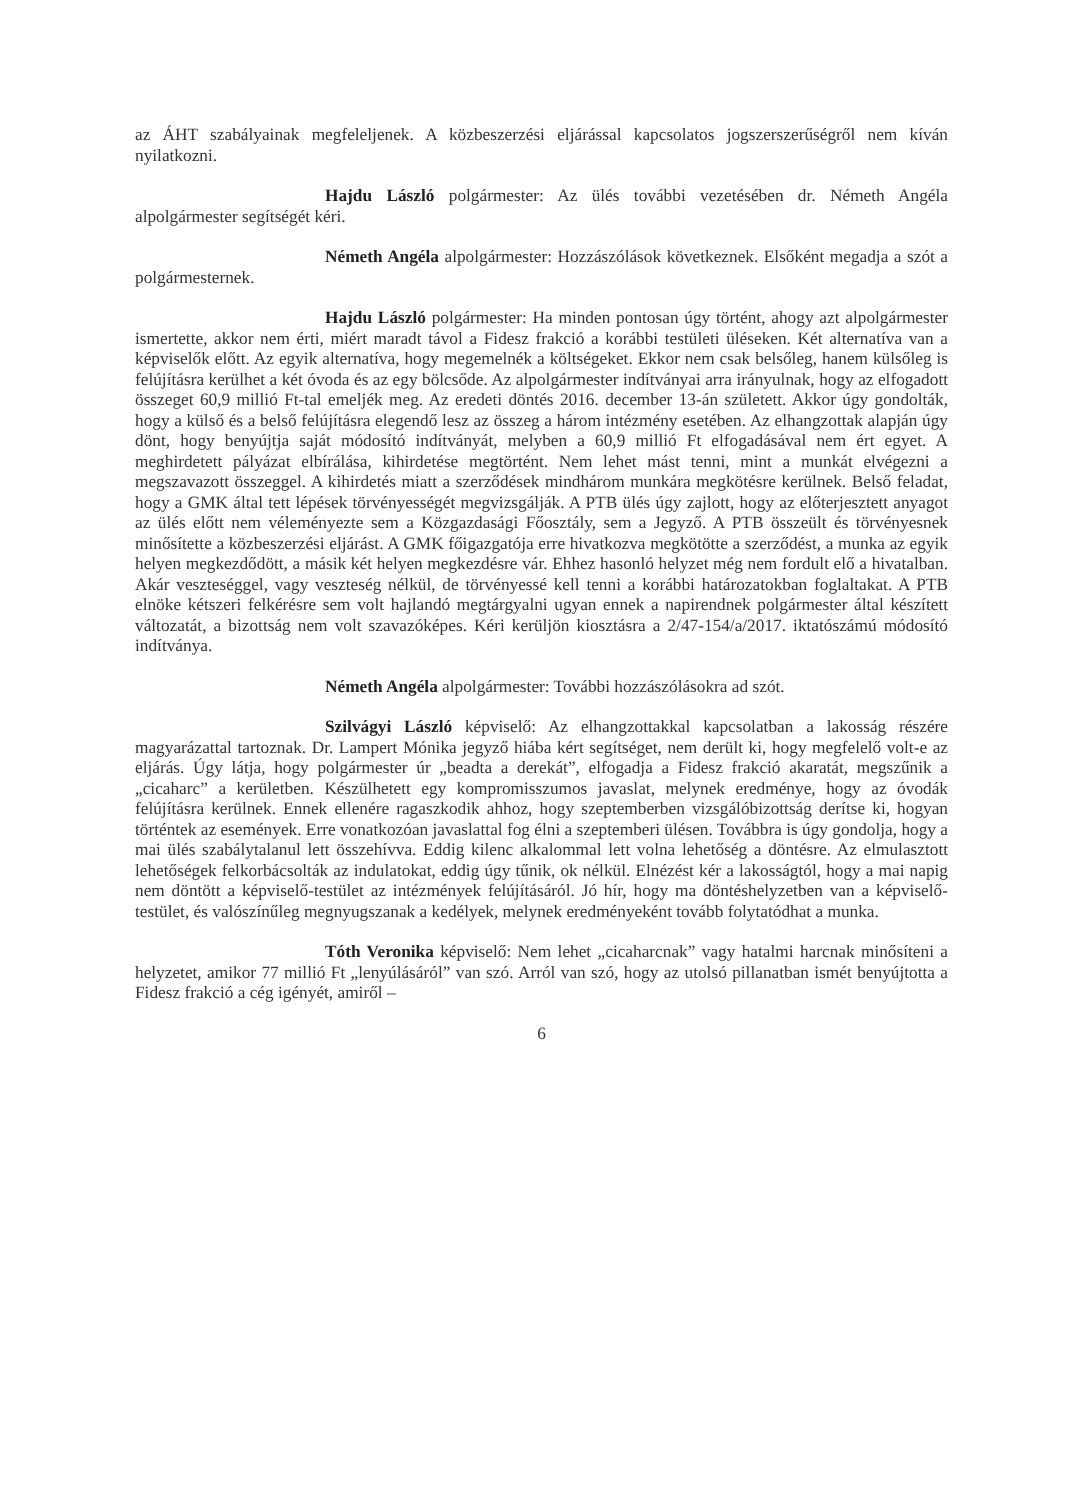az ÁHT szabályainak megfeleljenek. A közbeszerzési eljárással kapcsolatos jogszerszerűségről nem kíván nyilatkozni.
Hajdu László polgármester: Az ülés további vezetésében dr. Németh Angéla alpolgármester segítségét kéri.
Németh Angéla alpolgármester: Hozzászólások következnek. Elsőként megadja a szót a polgármesternek.
Hajdu László polgármester: Ha minden pontosan úgy történt, ahogy azt alpolgármester ismertette, akkor nem érti, miért maradt távol a Fidesz frakció a korábbi testületi üléseken. Két alternatíva van a képviselők előtt. Az egyik alternatíva, hogy megemelnék a költségeket. Ekkor nem csak belsőleg, hanem külsőleg is felújításra kerülhet a két óvoda és az egy bölcsőde. Az alpolgármester indítványai arra irányulnak, hogy az elfogadott összeget 60,9 millió Ft-tal emeljék meg. Az eredeti döntés 2016. december 13-án született. Akkor úgy gondolták, hogy a külső és a belső felújításra elegendő lesz az összeg a három intézmény esetében. Az elhangzottak alapján úgy dönt, hogy benyújtja saját módosító indítványát, melyben a 60,9 millió Ft elfogadásával nem ért egyet. A meghirdetett pályázat elbírálása, kihirdetése megtörtént. Nem lehet mást tenni, mint a munkát elvégezni a megszavazott összeggel. A kihirdetés miatt a szerződések mindhárom munkára megkötésre kerülnek. Belső feladat, hogy a GMK által tett lépések törvényességét megvizsgálják. A PTB ülés úgy zajlott, hogy az előterjesztett anyagot az ülés előtt nem véleményezte sem a Közgazdasági Főosztály, sem a Jegyző. A PTB összeült és törvényesnek minősítette a közbeszerzési eljárást. A GMK főigazgatója erre hivatkozva megkötötte a szerződést, a munka az egyik helyen megkezdődött, a másik két helyen megkezdésre vár. Ehhez hasonló helyzet még nem fordult elő a hivatalban. Akár veszteséggel, vagy veszteség nélkül, de törvényessé kell tenni a korábbi határozatokban foglaltakat. A PTB elnöke kétszeri felkérésre sem volt hajlandó megtárgyalni ugyan ennek a napirendnek polgármester által készített változatát, a bizottság nem volt szavazóképes. Kéri kerüljön kiosztásra a 2/47-154/a/2017. iktatószámú módosító indítványa.
Németh Angéla alpolgármester: További hozzászólásokra ad szót.
Szilvágyi László képviselő: Az elhangzottakkal kapcsolatban a lakosság részére magyarázattal tartoznak. Dr. Lampert Mónika jegyző hiába kért segítséget, nem derült ki, hogy megfelelő volt-e az eljárás. Úgy látja, hogy polgármester úr „beadta a derekát”, elfogadja a Fidesz frakció akaratát, megszűnik a „cicaharc” a kerületben. Készülhetett egy kompromisszumos javaslat, melynek eredménye, hogy az óvodák felújításra kerülnek. Ennek ellenére ragaszkodik ahhoz, hogy szeptemberben vizsgálóbizottság derítse ki, hogyan történtek az események. Erre vonatkozóan javaslattal fog élni a szeptemberi ülésen. Továbbra is úgy gondolja, hogy a mai ülés szabálytalanul lett összehívva. Eddig kilenc alkalommal lett volna lehetőség a döntésre. Az elmulasztott lehetőségek felkorbácsolták az indulatokat, eddig úgy tűnik, ok nélkül. Elnézést kér a lakosságtól, hogy a mai napig nem döntött a képviselő-testület az intézmények felújításáról. Jó hír, hogy ma döntéshelyzetben van a képviselő-testület, és valószínűleg megnyugszanak a kedélyek, melynek eredményeként tovább folytatódhat a munka.
Tóth Veronika képviselő: Nem lehet „cicaharcnak” vagy hatalmi harcnak minősíteni a helyzetet, amikor 77 millió Ft „lenyúlásáról” van szó. Arról van szó, hogy az utolsó pillanatban ismét benyújtotta a Fidesz frakció a cég igényét, amiről –
6